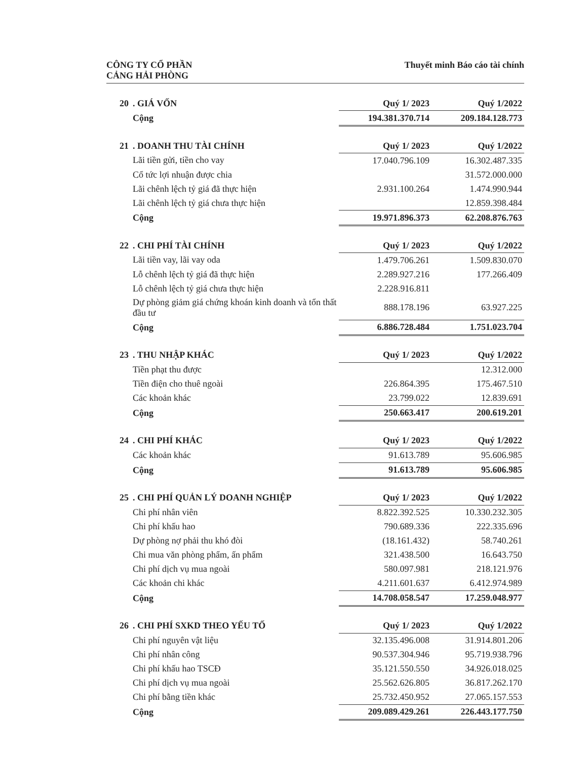CÔNG TY CỔ PHẦN
CẢNG HẢI PHÒNG
Thuyết minh Báo cáo tài chính
| 20 | . GIÁ VỐN | Quý 1/ 2023 | Quý 1/2022 |
| --- | --- | --- | --- |
| | Cộng | 194.381.370.714 | 209.184.128.773 |
| 21 | . DOANH THU TÀI CHÍNH | Quý 1/ 2023 | Quý 1/2022 |
| | Lãi tiền gửi, tiền cho vay | 17.040.796.109 | 16.302.487.335 |
| | Cổ tức lợi nhuận được chia | | 31.572.000.000 |
| | Lãi chênh lệch tỷ giá đã thực hiện | 2.931.100.264 | 1.474.990.944 |
| | Lãi chênh lệch tỷ giá chưa thực hiện | | 12.859.398.484 |
| | Cộng | 19.971.896.373 | 62.208.876.763 |
| 22 | . CHI PHÍ TÀI CHÍNH | Quý 1/ 2023 | Quý 1/2022 |
| | Lãi tiền vay, lãi vay oda | 1.479.706.261 | 1.509.830.070 |
| | Lỗ chênh lệch tỷ giá đã thực hiện | 2.289.927.216 | 177.266.409 |
| | Lỗ chênh lệch tỷ giá chưa thực hiện | 2.228.916.811 | |
| | Dự phòng giảm giá chứng khoán kinh doanh và tổn thất đầu tư | 888.178.196 | 63.927.225 |
| | Cộng | 6.886.728.484 | 1.751.023.704 |
| 23 | . THU NHẬP KHÁC | Quý 1/ 2023 | Quý 1/2022 |
| | Tiền phạt thu được | | 12.312.000 |
| | Tiền điện cho thuê ngoài | 226.864.395 | 175.467.510 |
| | Các khoản khác | 23.799.022 | 12.839.691 |
| | Cộng | 250.663.417 | 200.619.201 |
| 24 | . CHI PHÍ KHÁC | Quý 1/ 2023 | Quý 1/2022 |
| | Các khoản khác | 91.613.789 | 95.606.985 |
| | Cộng | 91.613.789 | 95.606.985 |
| 25 | . CHI PHÍ QUẢN LÝ DOANH NGHIỆP | Quý 1/ 2023 | Quý 1/2022 |
| | Chi phí nhân viên | 8.822.392.525 | 10.330.232.305 |
| | Chi phí khấu hao | 790.689.336 | 222.335.696 |
| | Dự phòng nợ phải thu khó đòi | (18.161.432) | 58.740.261 |
| | Chi mua văn phòng phẩm, ấn phẩm | 321.438.500 | 16.643.750 |
| | Chi phí dịch vụ mua ngoài | 580.097.981 | 218.121.976 |
| | Các khoản chi khác | 4.211.601.637 | 6.412.974.989 |
| | Cộng | 14.708.058.547 | 17.259.048.977 |
| 26 | . CHI PHÍ SXKD THEO YẾU TỐ | Quý 1/ 2023 | Quý 1/2022 |
| | Chi phí nguyên vật liệu | 32.135.496.008 | 31.914.801.206 |
| | Chi phí nhân công | 90.537.304.946 | 95.719.938.796 |
| | Chi phí khấu hao TSCĐ | 35.121.550.550 | 34.926.018.025 |
| | Chi phí dịch vụ mua ngoài | 25.562.626.805 | 36.817.262.170 |
| | Chi phí bằng tiền khác | 25.732.450.952 | 27.065.157.553 |
| | Cộng | 209.089.429.261 | 226.443.177.750 |